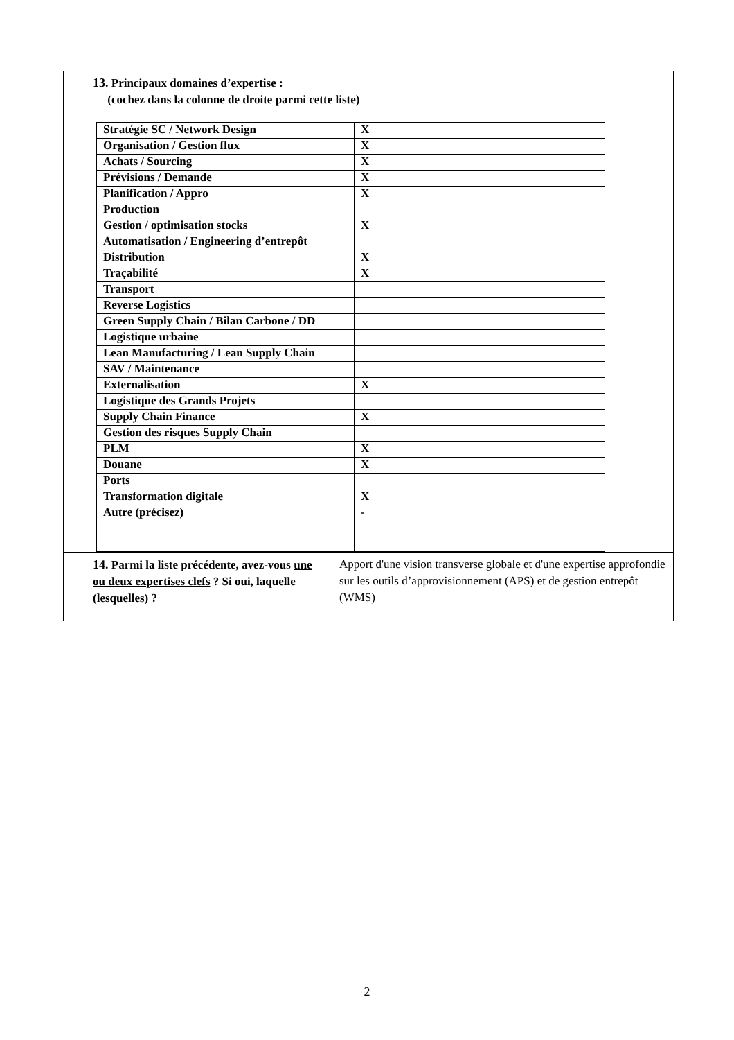13. Principaux domaines d’expertise :
(cochez dans la colonne de droite parmi cette liste)
| Stratégie SC / Network Design | X |
| Organisation / Gestion flux | X |
| Achats / Sourcing | X |
| Prévisions / Demande | X |
| Planification / Appro | X |
| Production | |
| Gestion / optimisation stocks | X |
| Automatisation / Engineering d’entrepôt | |
| Distribution | X |
| Traçabilité | X |
| Transport | |
| Reverse Logistics | |
| Green Supply Chain / Bilan Carbone / DD | |
| Logistique urbaine | |
| Lean Manufacturing / Lean Supply Chain | |
| SAV / Maintenance | |
| Externalisation | X |
| Logistique des Grands Projets | |
| Supply Chain Finance | X |
| Gestion des risques Supply Chain | |
| PLM | X |
| Douane | X |
| Ports | |
| Transformation digitale | X |
| Autre (précisez) | - |
14. Parmi la liste précédente, avez-vous une ou deux expertises clefs ? Si oui, laquelle (lesquelles) ?
Apport d'une vision transverse globale et d'une expertise approfondie sur les outils d’approvisionnement (APS) et de gestion entrepôt (WMS)
2